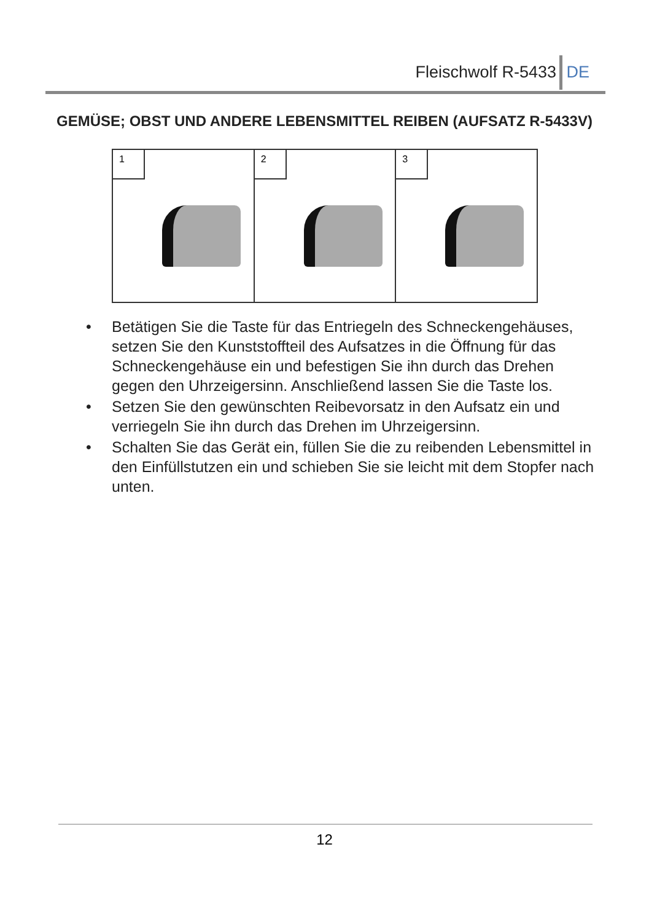Fleischwolf R-5433 DE
GEMÜSE; OBST UND ANDERE LEBENSMITTEL REIBEN (AUFSATZ R-5433V)
1
2
3
• Betätigen Sie die Taste für das Entriegeln des Schneckengehäuses, setzen Sie den Kunststoffteil des Aufsatzes in die Öffnung für das Schneckengehäuse ein und befestigen Sie ihn durch das Drehen gegen den Uhrzeigersinn. Anschließend lassen Sie die Taste los.
• Setzen Sie den gewünschten Reibevorsatz in den Aufsatz ein und verriegeln Sie ihn durch das Drehen im Uhrzeigersinn.
• Schalten Sie das Gerät ein, füllen Sie die zu reibenden Lebensmittel in den Einfüllstutzen ein und schieben Sie sie leicht mit dem Stopfer nach unten.
12